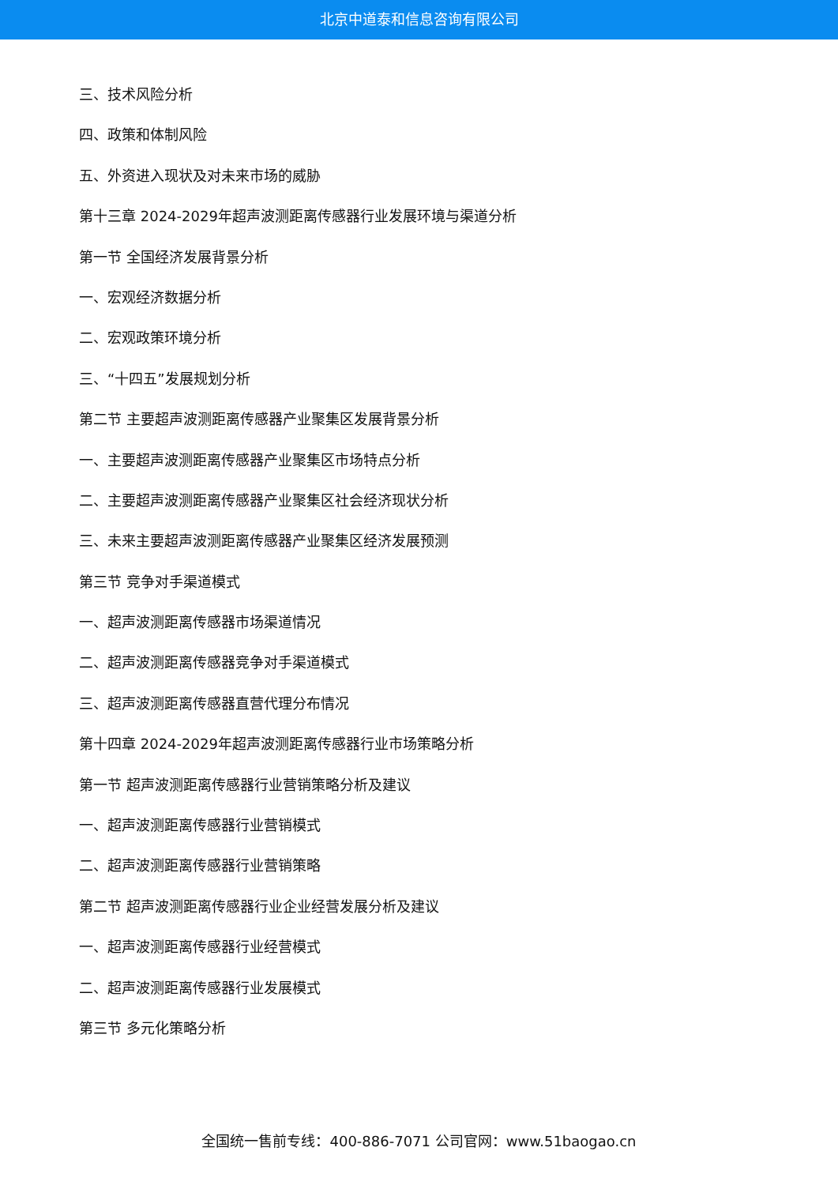北京中道泰和信息咨询有限公司
三、技术风险分析
四、政策和体制风险
五、外资进入现状及对未来市场的威胁
第十三章 2024-2029年超声波测距离传感器行业发展环境与渠道分析
第一节 全国经济发展背景分析
一、宏观经济数据分析
二、宏观政策环境分析
三、“十四五”发展规划分析
第二节 主要超声波测距离传感器产业聚集区发展背景分析
一、主要超声波测距离传感器产业聚集区市场特点分析
二、主要超声波测距离传感器产业聚集区社会经济现状分析
三、未来主要超声波测距离传感器产业聚集区经济发展预测
第三节 竞争对手渠道模式
一、超声波测距离传感器市场渠道情况
二、超声波测距离传感器竞争对手渠道模式
三、超声波测距离传感器直营代理分布情况
第十四章 2024-2029年超声波测距离传感器行业市场策略分析
第一节 超声波测距离传感器行业营销策略分析及建议
一、超声波测距离传感器行业营销模式
二、超声波测距离传感器行业营销策略
第二节 超声波测距离传感器行业企业经营发展分析及建议
一、超声波测距离传感器行业经营模式
二、超声波测距离传感器行业发展模式
第三节 多元化策略分析
全国统一售前专线：400-886-7071 公司官网：www.51baogao.cn